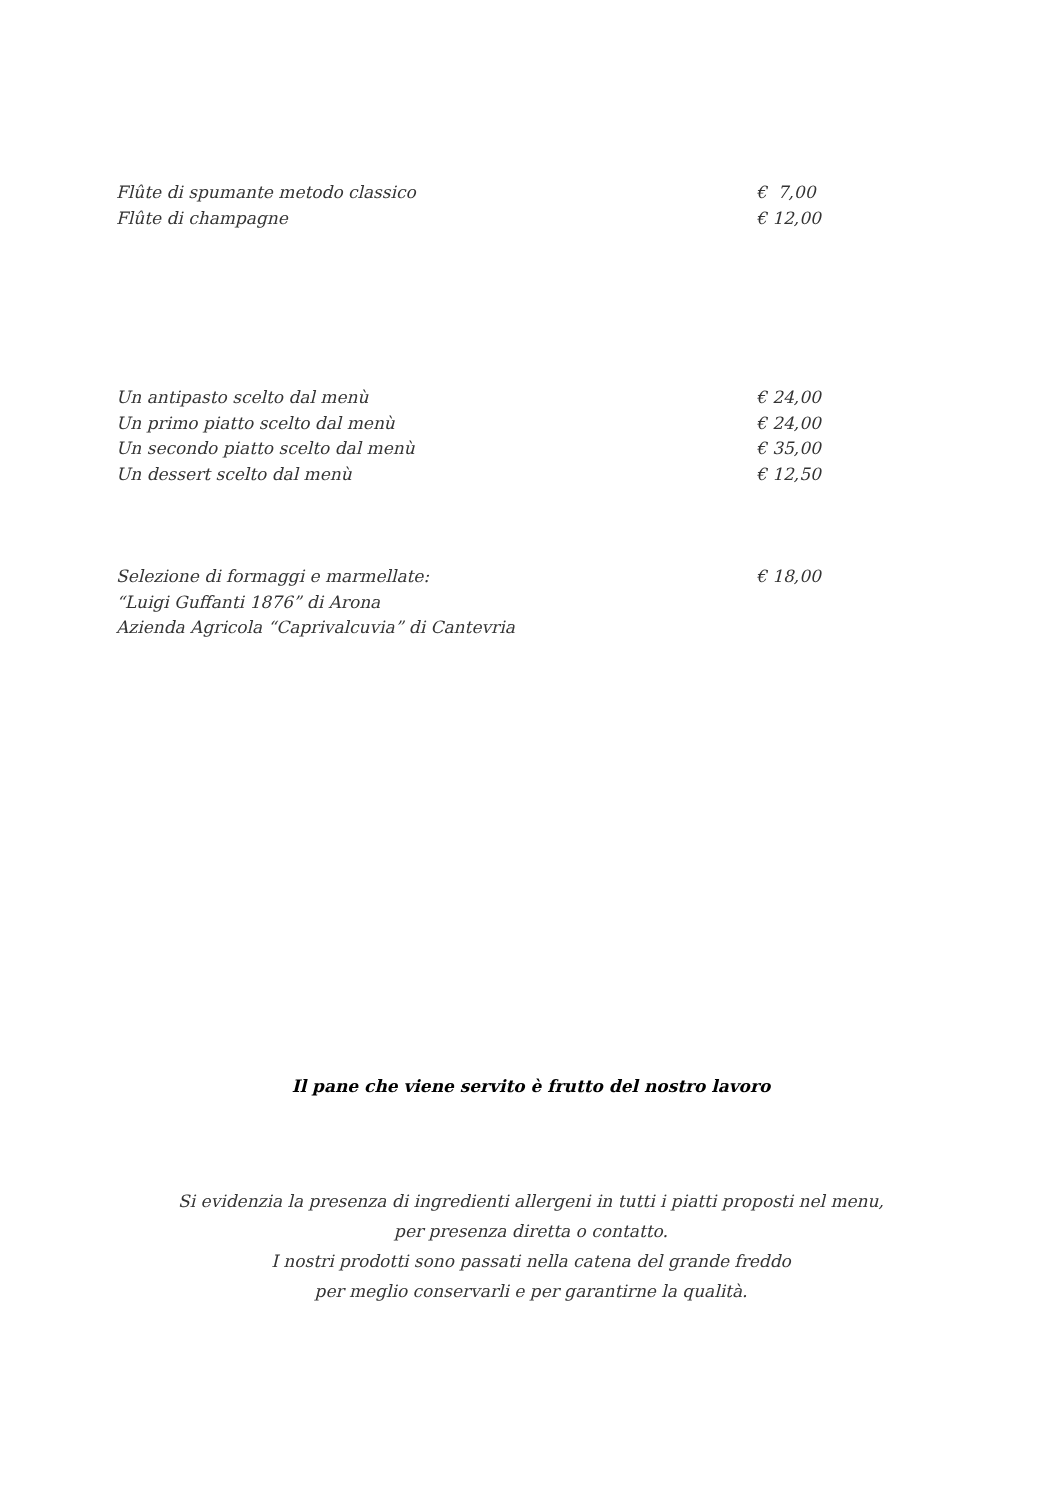Flûte di spumante metodo classico € 7,00
Flûte di champagne € 12,00
Un antipasto scelto dal menù € 24,00
Un primo piatto scelto dal menù € 24,00
Un secondo piatto scelto dal menù € 35,00
Un dessert scelto dal menù € 12,50
Selezione di formaggi e marmellate: € 18,00
“Luigi Guffanti 1876” di Arona
Azienda Agricola “Caprivalcuvia” di Cantevria
Il pane che viene servito è frutto del nostro lavoro
Si evidenzia la presenza di ingredienti allergeni in tutti i piatti proposti nel menu,
per presenza diretta o contatto.
I nostri prodotti sono passati nella catena del grande freddo
per meglio conservarli e per garantirne la qualità.